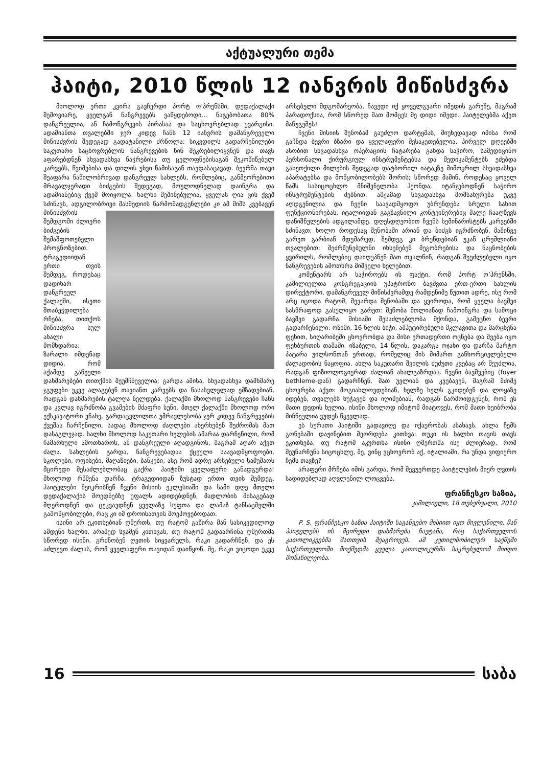აქტუალური თემა
ჰაიტი, 2010 წლის 12 იანვრის მიწისძვრა
მხოლოდ ერთი კვირა გავჩერდი პორტ ო’პრენსში, დედაქალაქი შემოვიარე, ყველგან ნანგრევებს ვაწყდებოდი... ნაგებობათა 80% დანგრეულია, ან ჩამონგრევის პირასაა და საცხოვრებლად უვარგისი. ადამიანთა თვალებში ჯერ კიდევ ჩანს 12 იანვრის დამანგრეველი მიწისძვრის შედეგად გადატანილი ძრწოლა: სიკვდილს გადარჩენილები საკუთარი საცხოვრებლის ნანგრევების წინ შეკრებილიყვნენ და თავს აფარებდნენ სხვადასხვა ნაჭრებისა თუ ცელოფნებისაგან შეკოწიწებულ კარვებს, წვიმებისა და დილის უხვი ნამისაგან თავდასაცავად. ბევრმა თავი შეაფარა ნაწილობრივად დანგრეულ სახლებს, რომლებიც, განმეორებითი მრავალჯერადი ბიძგების შედეგად, მოულოდნელად დაინგრა და ადამიანებიც ქვეშ მოიყოლა. ხალხი შეშინებულია, ყველას ღია ცის ქვეშ სძინავს, ადგილობრივი მასმედიის წარმომადგენლები კი ამ შიშს კვებავენ მიწისძვრის შემდგომი ძლიერი ბიძგების შემაშფოთებელი პროგნოზებით. ტრაგედიიდან ერთი თვის შემდეგ, როდესაც დადიხარ დანგრეულ ქალაქში, ისეთი შთაბეჭდილება რჩება, თითქოს მიწისძვრა სულ ახალი მომხდარია: ზარალი იმდენად დიდია, რომ აქამდე გაწეული დახმარებები თითქმის შეუმჩნეველია; გარდა ამისა, სხვადასხვა დამხმარე ჯგუფები უკვე ალაგებენ თავიანთ კარვებს და წასასვლელად ემზადებიან, რადგან დახმარების ტალღა ნელდება. ქალაქში მხოლოდ ნანგრევები ჩანს და კვლავ იგრძნობა გვამების მძაფრი სუნი. მთელ ქალაქში მხოლოდ ორი ექსკავატორი ვნახე, გარდაცვლილთა უმრავლესობა ჯერ კიდევ ნანგრევების ქვეშაა ჩარჩენილი, სადაც მხოლოდ ძაღლები ახერხებენ შეძრომას მათ დასაგლეჯად. ხალხი მხოლოდ საკუთარი ხელების ამარაა დარჩენილი, რომ ჩამარხული ამოთხაროს, ან დანგრეული აღადგინოს, მაგრამ აღარ აქვთ ძალა. სახლების გარდა, ნანგრევებადაა ქცეული საავადმყოფოები, სკოლები, ოფისები, მაღაზიები, ბანკები, ასე რომ ადრე არსებული სამუშაოს მცირედი შესაძლებლობაც გაქრა: ჰაიტიში ყველაფერი განადგურდა! მხოლოდ რწმენა დარჩა. ტრაგედიიდან ზუსტად ერთი თვის შემდეგ, ჰაიტელები შეიკრიბნენ ჩვენი მისიის ეკლესიაში და სამი დღე მთელი დედაქალაქის მოედნებზე უფალს ადიდებდნენ, მადლობის მისაგებად მღეროდნენ და ცეკვავდნენ ყველაზე სუფთა და ლამაზ ტანსაცმელში გამოწყობილები, რაც კი იმ დროისათვის მოეპოვებოდათ.
ისინი არ ეკითხებიან ღმერთს, თუ რატომ გაწირა მან სასიკვდილოდ ამდენი ხალხი, არამედ სვამენ კითხვას, თუ რატომ გადაარჩინა ღმერთმა სწორედ ისინი. გრძნობენ ღვთის სიყვარულს, რაკი გადარჩნენ, და ეს აძლევთ ძალას, რომ ყველაფერი თავიდან დაიწყონ. მე, რაკი ვიცოდი უკვე არსებული მდგომარეობა, ჩავედი იქ ყოველგვარი იმედის გარეშე, მაგრამ პარადოქსია, რომ სწორედ მათ მომცეს მე დიდი იმედი. ჰაიტელებმა აქეთ მანუგეშეს!
ჩვენი მისიის შენობამ გაუძლო დარტყმას, მიუხედავად იმისა რომ გაჩნდა ბევრი ბზარი და ყველაფერი შესაკეთებელია. პირველ დღეებში ასობით სხვადასხვა ოპერაციის ჩატარება გახდა საჭირო, სამედიცინო პერსონალი ქირურგიულ ინსტრუმენტებსა და მედიკამენტებს ეძებდა გახეთქილი მილების შედეგად დატბორილ იატაკზე მიმოყრილ სხვადასხვა აპარატებსა და მოწყობილობებს შორის; სწორედ მაშინ, როდესაც ყოველ წამს სასიცოცხლო მნიშვნელობა ჰქონდა, იტანჯებოდნენ საჭირო ინსტრუმენტების ძებნით. ამჟამად სხვადასხვა მომსახურება უკვე აღდგენილია და ჩვენი საავადმყოფო უბრუნდება სრული სახით ფუნქციონირებას, იტალიიდან გაგზავნილი კონტეინერებიც მალე ჩააღწევს დანიშნულების ადგილამდე. დღესდღეობით ჩვენს სემინარისტებს კარვებში სძინავთ; ხოლო როდესაც შენობაში არიან და ბიძგს იგრძნობენ, მაშინვე გარეთ გარბიან მდუმარედ, შემდეგ კი ბრუნდებიან უკან ცრემლიანი თვალებით: შეძრწუნებულნი იხსენებენ მეგობრებისა და ნაცნობების ყვირილს, რომლებიც დაიღუპნენ მათ თვალწინ, რადგან შეუძლებელი იყო ნანგრევების ამოთხრა შიშველი ხელებით.
კომენტარს არ საჭიროებს ის ფაქტი, რომ პორტ ო’პრენსში, კამილიელთა კონგრეგაციის უპატრონო ბავშვთა ერთ-ერთი სახლის დირექტორი, დამანგრეველ მიწისძვრამდე რამდენიმე წუთით ადრე, ისე რომ არც იცოდა რატომ, შევარდა შენობაში და ყვიროდა, რომ ყველა ბავშვი სასწრაფოდ გასულიყო გარეთ: შენობა მთლიანად ჩამოინგრა და სამოცი ბავშვი გადარჩა. მისიაში შესაძლებლობა მქონდა, გამეცნო ბევრი გადარჩენილი: ოზიმი, 16 წლის ბიჭი, ამპუტირებული მკლავითა და მარცხენა ფეხით, სიღარიბეში ცხოვრობდა და მისი ერთადერთი ოცნება და შვება იყო ფეხბურთის თამაში. იზაბელი, 14 წლის, დაკარგა ოჯახი და დარჩა მარტო პატარა უილსონთან ერთად, რომელიც მის მიმართ განხორციელებული ძალადობის ნაყოფია. ახლა საკუთარი შვილის ძუძუთი კვებაც არ შეუძლია, რადგან ფიზიოლოგიურად ძალიან ახალგაზრდაა. ჩვენი ბავშვებიც (foyer bethleme-დან) გადარჩნენ, მათ უვლიან და კვებავენ, მაგრამ მძიმე ცხოვრება აქვთ: მოგიახლოვდებიან, ხელზე ხელს გკიდებენ და ლოყაზე იდებენ, თვალებს ხუჭავენ და იღიმებიან, რადგან წარმოიდგენენ, რომ ეს მათი დედის ხელია. ისინი მხოლოდ იმიტომ მიატოვეს, რომ მათი ხეიბრობა მიჩნეულია ვუდუს წყევლად.
ეს სურათი ჰაიტიში გადავიღე და იქაურობას ასახავს. ახლა ჩემს გონებაში დაჟინებით მეორდება კითხვა: თუკი ის ხალხი თავის თავს ეკითხება, თუ რატომ აკურთხა ისინი ღმერთმა ისე ძლიერად, რომ შეუნარჩუნა სიცოცხლე, მე, ვინც ვცხოვრობ აქ, იტალიაში, რა უნდა ვიფიქრო ჩემს თავზე?
არაფერი მრჩება იმის გარდა, რომ შევუერთდე ჰაიტელების მიერ ღვთის სადიდებლად აღვლენილ ლოცვებს.
ფრანჩესკო საზია,
კამილიელი, 18 თებერვალი, 2010
P. S. ფრანჩესკო საზია ჰაიტიში საგანგებო მისიით იყო მივლენილი. მან ჰაიტელებს ის მცირედი დახმარება ჩაუტანა, რაც საქართველოს კათოლიკეებმა მათთვის შეაგროვეს. ამ კეთილშობილურ საქმეში საქართველოში მოქმედმა ყველა კათოლიკურმა საკრებულომ მიიღო მონაწილეობა.
16 საბა